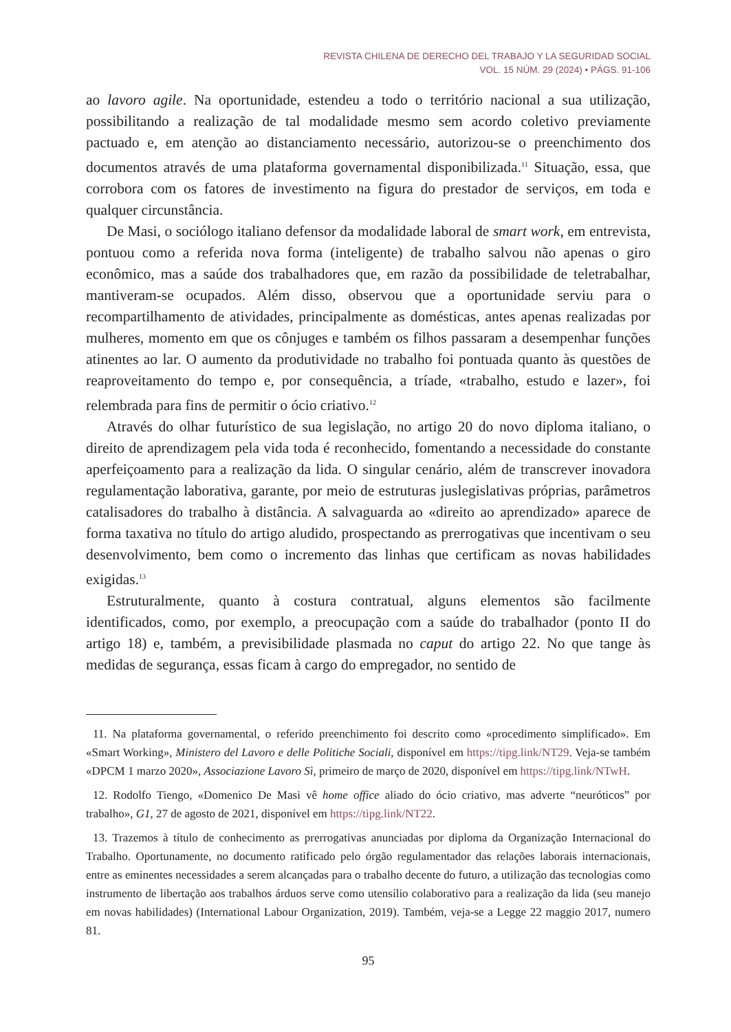REVISTA CHILENA DE DERECHO DEL TRABAJO Y LA SEGURIDAD SOCIAL
VOL. 15 NÚM. 29 (2024) • PÁGS. 91-106
ao lavoro agile. Na oportunidade, estendeu a todo o território nacional a sua utilização, possibilitando a realização de tal modalidade mesmo sem acordo coletivo previamente pactuado e, em atenção ao distanciamento necessário, autorizou-se o preenchimento dos documentos através de uma plataforma governamental disponibilizada.<sup>11</sup> Situação, essa, que corrobora com os fatores de investimento na figura do prestador de serviços, em toda e qualquer circunstância.
De Masi, o sociólogo italiano defensor da modalidade laboral de smart work, em entrevista, pontuou como a referida nova forma (inteligente) de trabalho salvou não apenas o giro econômico, mas a saúde dos trabalhadores que, em razão da possibilidade de teletrabalhar, mantiveram-se ocupados. Além disso, observou que a oportunidade serviu para o recompartilhamento de atividades, principalmente as domésticas, antes apenas realizadas por mulheres, momento em que os cônjuges e também os filhos passaram a desempenhar funções atinentes ao lar. O aumento da produtividade no trabalho foi pontuada quanto às questões de reaproveitamento do tempo e, por consequência, a tríade, «trabalho, estudo e lazer», foi relembrada para fins de permitir o ócio criativo.<sup>12</sup>
Através do olhar futurístico de sua legislação, no artigo 20 do novo diploma italiano, o direito de aprendizagem pela vida toda é reconhecido, fomentando a necessidade do constante aperfeiçoamento para a realização da lida. O singular cenário, além de transcrever inovadora regulamentação laborativa, garante, por meio de estruturas juslegislativas próprias, parâmetros catalisadores do trabalho à distância. A salvaguarda ao «direito ao aprendizado» aparece de forma taxativa no título do artigo aludido, prospectando as prerrogativas que incentivam o seu desenvolvimento, bem como o incremento das linhas que certificam as novas habilidades exigidas.<sup>13</sup>
Estruturalmente, quanto à costura contratual, alguns elementos são facilmente identificados, como, por exemplo, a preocupação com a saúde do trabalhador (ponto II do artigo 18) e, também, a previsibilidade plasmada no caput do artigo 22. No que tange às medidas de segurança, essas ficam à cargo do empregador, no sentido de
11. Na plataforma governamental, o referido preenchimento foi descrito como «procedimento simplificado». Em «Smart Working», Ministero del Lavoro e delle Politiche Sociali, disponível em https://tipg.link/NT29. Veja-se também «DPCM 1 marzo 2020», Associazione Lavoro Sì, primeiro de março de 2020, disponível em https://tipg.link/NTwH.
12. Rodolfo Tiengo, «Domenico De Masi vê home office aliado do ócio criativo, mas adverte “neuróticos” por trabalho», G1, 27 de agosto de 2021, disponível em https://tipg.link/NT22.
13. Trazemos à título de conhecimento as prerrogativas anunciadas por diploma da Organização Internacional do Trabalho. Oportunamente, no documento ratificado pelo órgão regulamentador das relações laborais internacionais, entre as eminentes necessidades a serem alcançadas para o trabalho decente do futuro, a utilização das tecnologias como instrumento de libertação aos trabalhos árduos serve como utensílio colaborativo para a realização da lida (seu manejo em novas habilidades) (International Labour Organization, 2019). Também, veja-se a Legge 22 maggio 2017, numero 81.
95